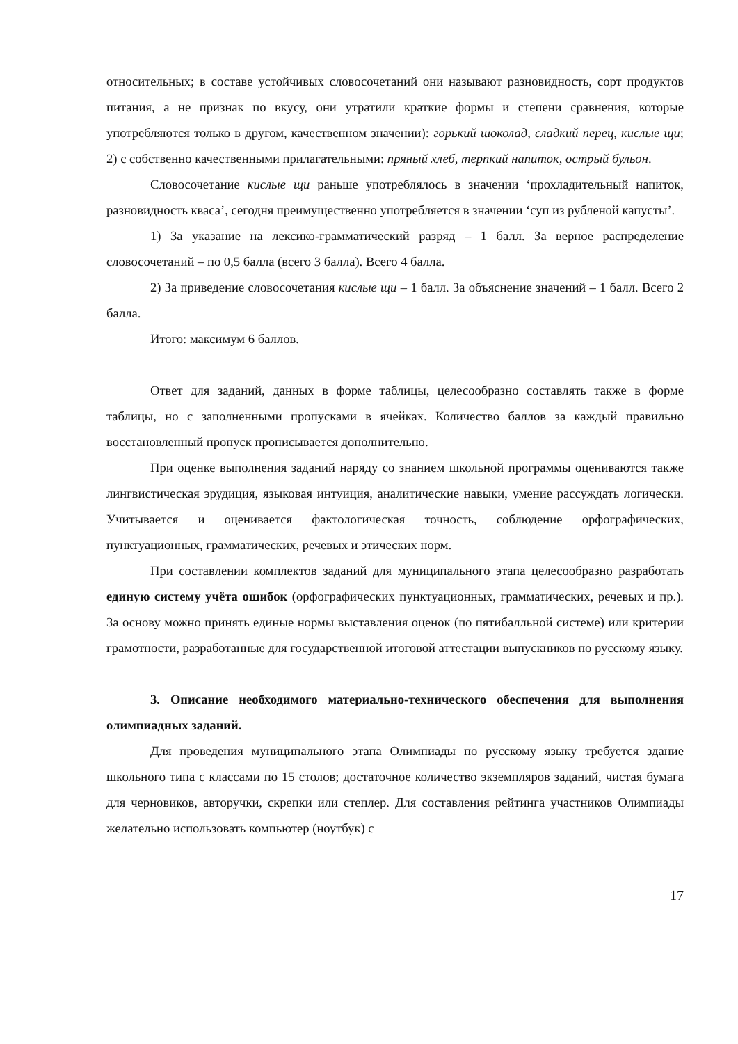относительных; в составе устойчивых словосочетаний они называют разновидность, сорт продуктов питания, а не признак по вкусу, они утратили краткие формы и степени сравнения, которые употребляются только в другом, качественном значении): горький шоколад, сладкий перец, кислые щи; 2) с собственно качественными прилагательными: пряный хлеб, терпкий напиток, острый бульон.
Словосочетание кислые щи раньше употреблялось в значении ‘прохладительный напиток, разновидность кваса’, сегодня преимущественно употребляется в значении ‘суп из рубленой капусты’.
1) За указание на лексико-грамматический разряд – 1 балл. За верное распределение словосочетаний – по 0,5 балла (всего 3 балла). Всего 4 балла.
2) За приведение словосочетания кислые щи – 1 балл. За объяснение значений – 1 балл. Всего 2 балла.
Итого: максимум 6 баллов.
Ответ для заданий, данных в форме таблицы, целесообразно составлять также в форме таблицы, но с заполненными пропусками в ячейках. Количество баллов за каждый правильно восстановленный пропуск прописывается дополнительно.
При оценке выполнения заданий наряду со знанием школьной программы оцениваются также лингвистическая эрудиция, языковая интуиция, аналитические навыки, умение рассуждать логически. Учитывается и оценивается фактологическая точность, соблюдение орфографических, пунктуационных, грамматических, речевых и этических норм.
При составлении комплектов заданий для муниципального этапа целесообразно разработать единую систему учёта ошибок (орфографических пунктуационных, грамматических, речевых и пр.). За основу можно принять единые нормы выставления оценок (по пятибалльной системе) или критерии грамотности, разработанные для государственной итоговой аттестации выпускников по русскому языку.
3. Описание необходимого материально-технического обеспечения для выполнения олимпиадных заданий.
Для проведения муниципального этапа Олимпиады по русскому языку требуется здание школьного типа с классами по 15 столов; достаточное количество экземпляров заданий, чистая бумага для черновиков, авторучки, скрепки или степлер. Для составления рейтинга участников Олимпиады желательно использовать компьютер (ноутбук) с
17